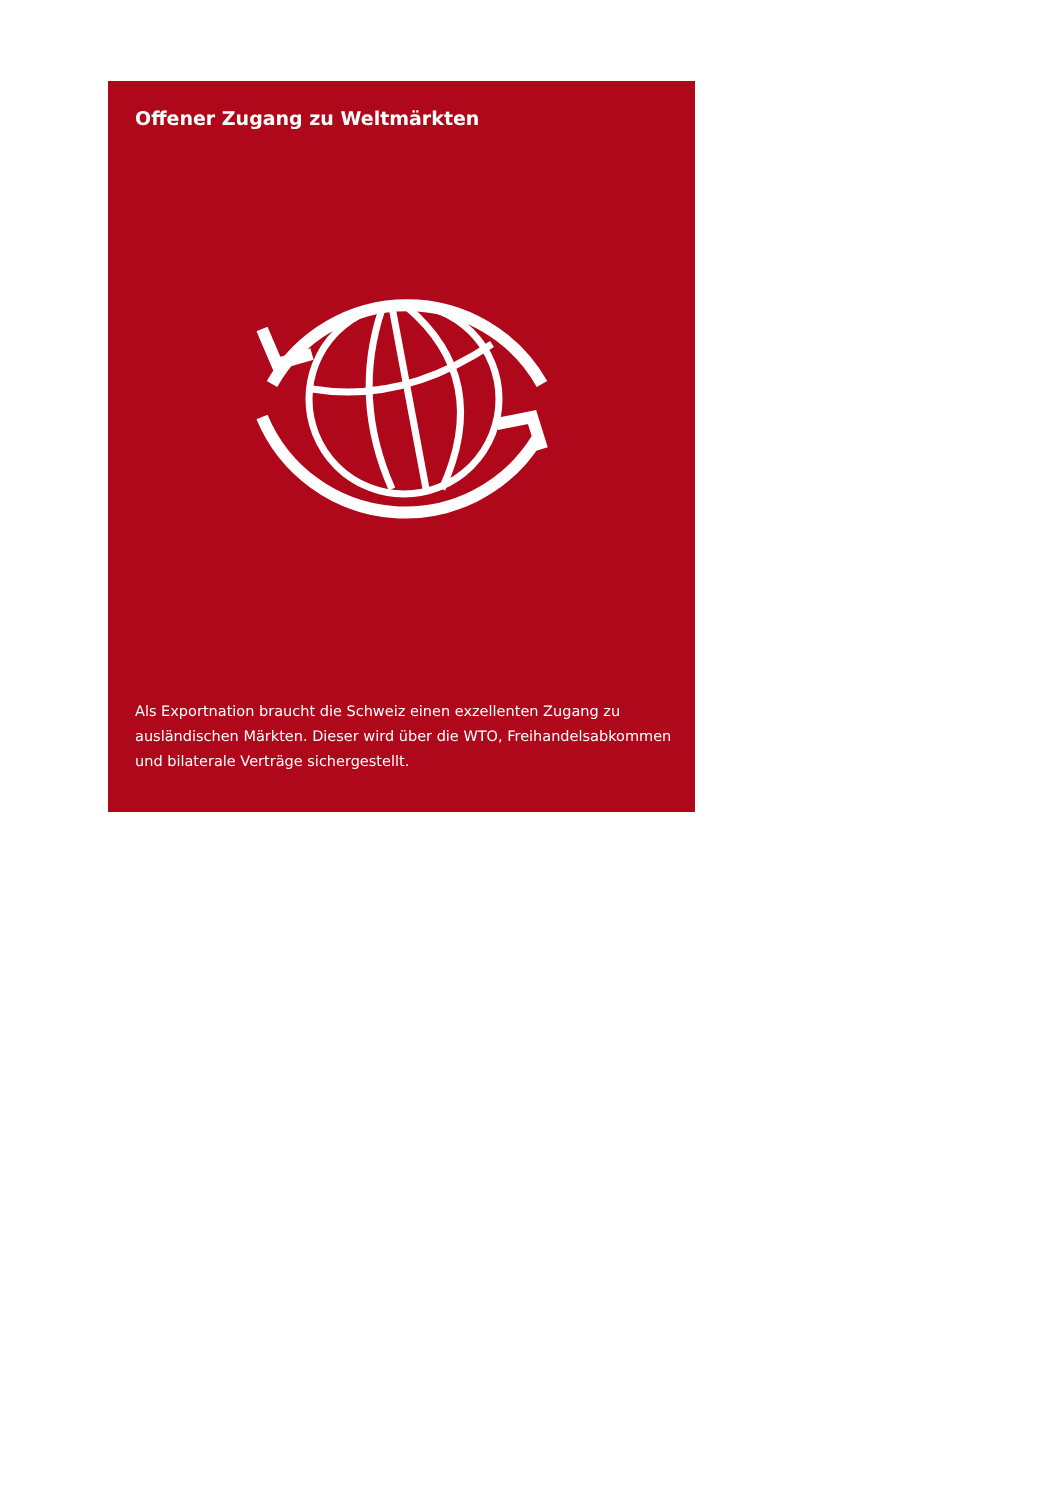Offener Zugang zu Weltmärkten
Als Exportnation braucht die Schweiz einen exzellenten Zugang zu ausländischen Märkten. Dieser wird über die WTO, Freihandelsabkommen und bilaterale Verträge sichergestellt.